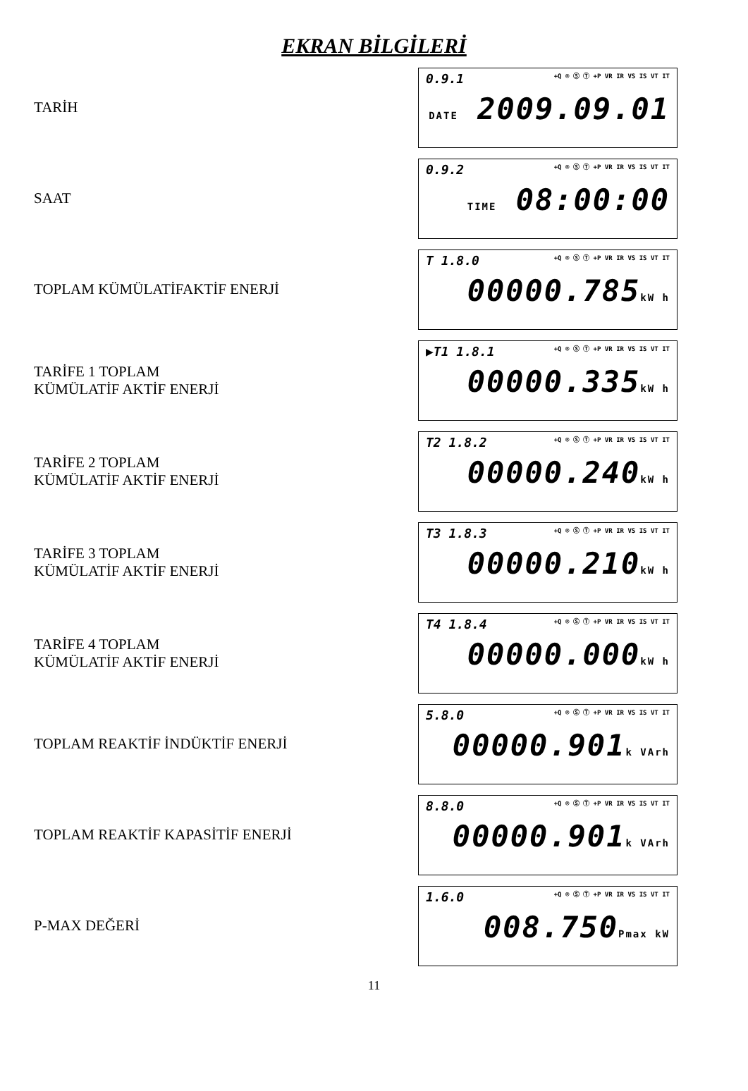EKRAN BİLGİLERİ
TARİH
0.9.1 +Q ® Ⓢ Ⓣ +P VR IR VS IS VT IT
DATE 2009.09.01
SAAT
0.9.2 +Q ® Ⓢ Ⓣ +P VR IR VS IS VT IT
TIME 08:00:00
TOPLAM KÜMÜLATİFAKTİF ENERJİ
T 1.8.0 +Q ® Ⓢ Ⓣ +P VR IR VS IS VT IT
00000.785kW h
TARİFE 1 TOPLAM
KÜMÜLATİF AKTİF ENERJİ
▶T1 1.8.1 +Q ® Ⓢ Ⓣ +P VR IR VS IS VT IT
00000.335kW h
TARİFE 2 TOPLAM
KÜMÜLATİF AKTİF ENERJİ
T2 1.8.2 +Q ® Ⓢ Ⓣ +P VR IR VS IS VT IT
00000.240kW h
TARİFE 3 TOPLAM
KÜMÜLATİF AKTİF ENERJİ
T3 1.8.3 +Q ® Ⓢ Ⓣ +P VR IR VS IS VT IT
00000.210kW h
TARİFE 4 TOPLAM
KÜMÜLATİF AKTİF ENERJİ
T4 1.8.4 +Q ® Ⓢ Ⓣ +P VR IR VS IS VT IT
00000.000kW h
TOPLAM REAKTİF İNDÜKTİF ENERJİ
5.8.0 +Q ® Ⓢ Ⓣ +P VR IR VS IS VT IT
00000.901k VArh
TOPLAM REAKTİF KAPASİTİF ENERJİ
8.8.0 +Q ® Ⓢ Ⓣ +P VR IR VS IS VT IT
00000.901k VArh
P-MAX DEĞERİ
1.6.0 +Q ® Ⓢ Ⓣ +P VR IR VS IS VT IT
008.750Pmax kW
11